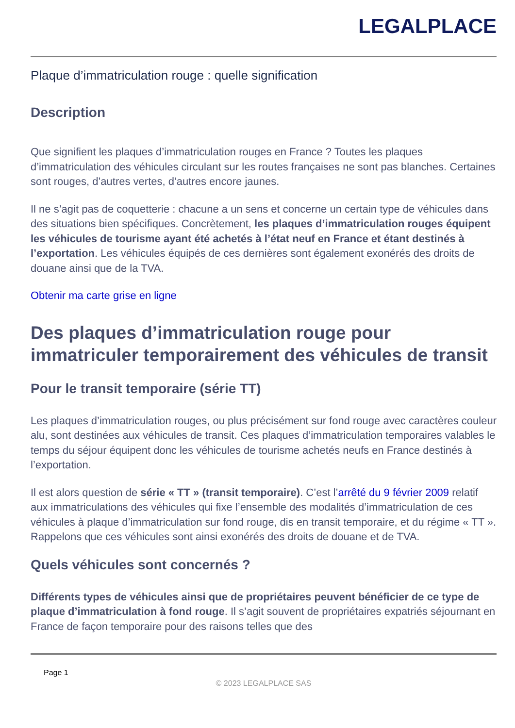LEGALPLACE
Plaque d’immatriculation rouge : quelle signification
Description
Que signifient les plaques d’immatriculation rouges en France ? Toutes les plaques d’immatriculation des véhicules circulant sur les routes françaises ne sont pas blanches. Certaines sont rouges, d’autres vertes, d’autres encore jaunes.
Il ne s’agit pas de coquetterie : chacune a un sens et concerne un certain type de véhicules dans des situations bien spécifiques. Concrètement, les plaques d’immatriculation rouges équipent les véhicules de tourisme ayant été achetés à l’état neuf en France et étant destinés à l’exportation. Les véhicules équipés de ces dernières sont également exonérés des droits de douane ainsi que de la TVA.
Obtenir ma carte grise en ligne
Des plaques d’immatriculation rouge pour immatriculer temporairement des véhicules de transit
Pour le transit temporaire (série TT)
Les plaques d’immatriculation rouges, ou plus précisément sur fond rouge avec caractères couleur alu, sont destinées aux véhicules de transit. Ces plaques d’immatriculation temporaires valables le temps du séjour équipent donc les véhicules de tourisme achetés neufs en France destinés à l’exportation.
Il est alors question de série « TT » (transit temporaire). C’est l’arrêté du 9 février 2009 relatif aux immatriculations des véhicules qui fixe l’ensemble des modalités d’immatriculation de ces véhicules à plaque d’immatriculation sur fond rouge, dis en transit temporaire, et du régime « TT ». Rappelons que ces véhicules sont ainsi exonérés des droits de douane et de TVA.
Quels véhicules sont concernés ?
Différents types de véhicules ainsi que de propriétaires peuvent bénéficier de ce type de plaque d’immatriculation à fond rouge. Il s’agit souvent de propriétaires expatriés séjournant en France de façon temporaire pour des raisons telles que des
Page 1
© 2023 LEGALPLACE SAS